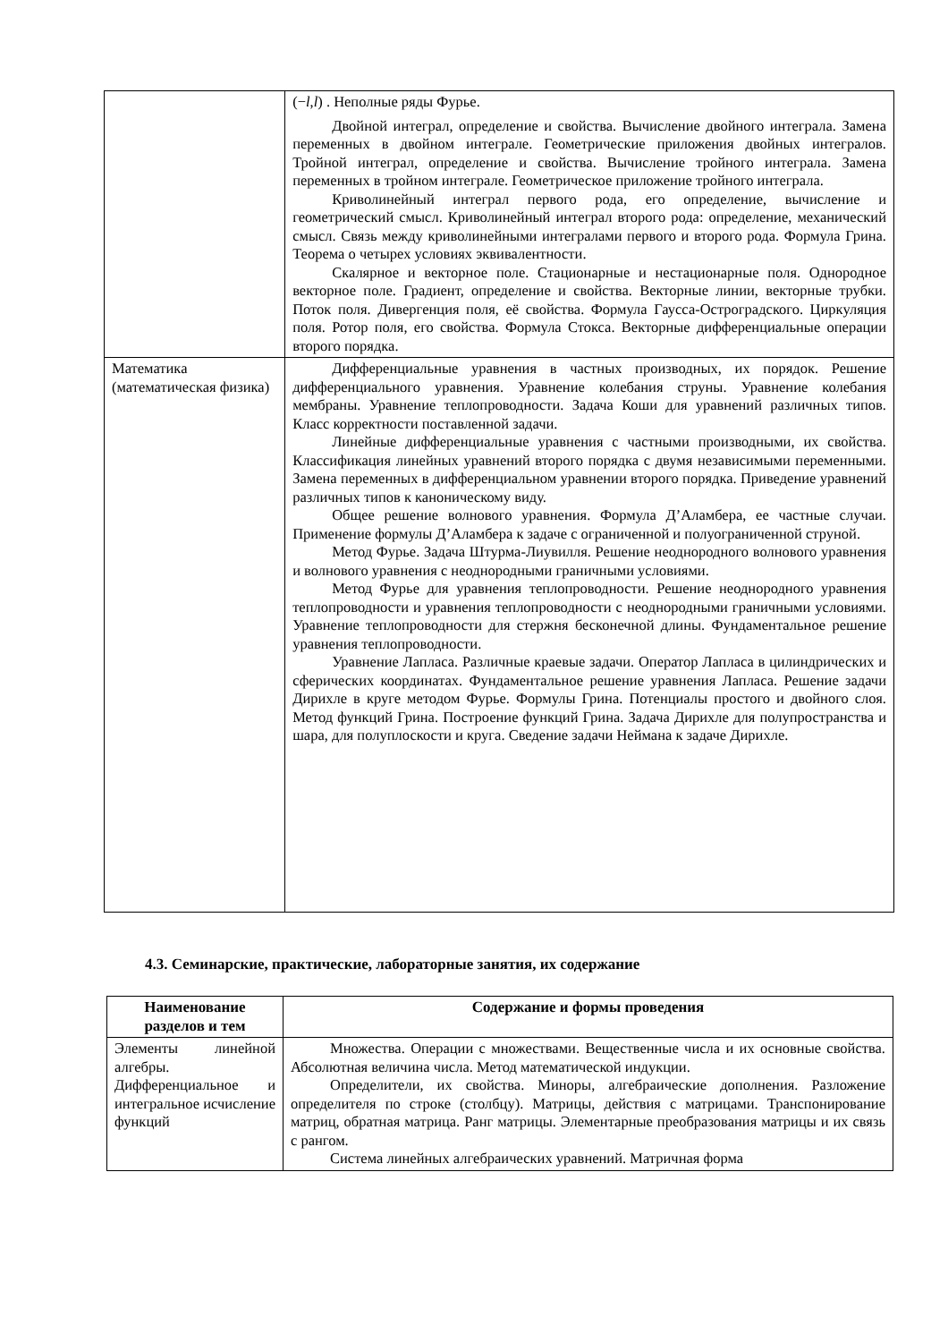| | (− l , l ) . Неполные ряды Фурье. Двойной интеграл, определение и свойства. Вычисление двойного интеграла. Замена переменных в двойном интеграле. Геометрические приложения двойных интегралов. Тройной интеграл, определение и свойства. Вычисление тройного интеграла. Замена переменных в тройном интеграле. Геометрическое приложение тройного интеграла. Криволинейный интеграл первого рода, его определение, вычисление и геометрический смысл. Криволинейный интеграл второго рода: определение, механический смысл. Связь между криволинейными интегралами первого и второго рода. Формула Грина. Теорема о четырех условиях эквивалентности. Скалярное и векторное поле. Стационарные и нестационарные поля. Однородное векторное поле. Градиент, определение и свойства. Векторные линии, векторные трубки. Поток поля. Дивергенция поля, её свойства. Формула Гаусса-Остроградского. Циркуляция поля. Ротор поля, его свойства. Формула Стокса. Векторные дифференциальные операции второго порядка. |
| Математика (математическая физика) | Дифференциальные уравнения в частных производных, их порядок. Решение дифференциального уравнения. Уравнение колебания струны. Уравнение колебания мембраны. Уравнение теплопроводности. Задача Коши для уравнений различных типов. Класс корректности поставленной задачи. Линейные дифференциальные уравнения с частными производными, их свойства. Классификация линейных уравнений второго порядка с двумя независимыми переменными. Замена переменных в дифференциальном уравнении второго порядка. Приведение уравнений различных типов к каноническому виду. Общее решение волнового уравнения. Формула Д’Аламбера, ее частные случаи. Применение формулы Д’Аламбера к задаче с ограниченной и полуограниченной струной. Метод Фурье. Задача Штурма-Лиувилля. Решение неоднородного волнового уравнения и волнового уравнения с неоднородными граничными условиями. Метод Фурье для уравнения теплопроводности. Решение неоднородного уравнения теплопроводности и уравнения теплопроводности с неоднородными граничными условиями. Уравнение теплопроводности для стержня бесконечной длины. Фундаментальное решение уравнения теплопроводности. Уравнение Лапласа. Различные краевые задачи. Оператор Лапласа в цилиндрических и сферических координатах. Фундаментальное решение уравнения Лапласа. Решение задачи Дирихле в круге методом Фурье. Формулы Грина. Потенциалы простого и двойного слоя. Метод функций Грина. Построение функций Грина. Задача Дирихле для полупространства и шара, для полуплоскости и круга. Сведение задачи Неймана к задаче Дирихле. |
4.3. Семинарские, практические, лабораторные занятия, их содержание
| Наименование разделов и тем | Содержание и формы проведения |
| --- | --- |
| Элементы линейной алгебры. Дифференциальное и интегральное исчисление функций | Множества. Операции с множествами. Вещественные числа и их основные свойства. Абсолютная величина числа. Метод математической индукции. Определители, их свойства. Миноры, алгебраические дополнения. Разложение определителя по строке (столбцу). Матрицы, действия с матрицами. Транспонирование матриц, обратная матрица. Ранг матрицы. Элементарные преобразования матрицы и их связь с рангом. Система линейных алгебраических уравнений. Матричная форма |